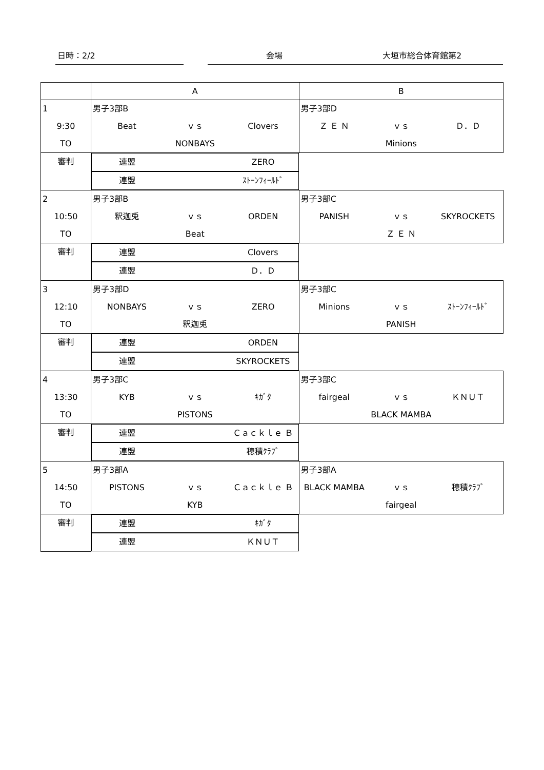日時：2/2 会場 大垣市総合体育館第2
| | A | B |
| --- | --- | --- |
| 1 9:30 TO | 男子3部B Beat ｖｓ Clovers NONBAYS | 男子3部D Ｚ Ｅ Ｎ ｖｓ Ｄ．Ｄ Minions |
| 審判 | 連盟 ZERO | 連盟 ｽﾄｰﾝﾌｨｰﾙﾄﾞ |
| 2 10:50 TO | 男子3部B 釈迦兎 ｖｓ ORDEN Beat | 男子3部C PANISH ｖｓ SKYROCKETS Ｚ Ｅ Ｎ |
| 審判 | 連盟 Clovers | 連盟 Ｄ．Ｄ |
| 3 12:10 TO | 男子3部D NONBAYS ｖｓ ZERO 釈迦兎 | 男子3部C Minions ｖｓ ｽﾄｰﾝﾌｨｰﾙﾄﾞ PANISH |
| 審判 | 連盟 ORDEN | 連盟 SKYROCKETS |
| 4 13:30 TO | 男子3部C KYB ｖｓ ｷｶﾞﾀ PISTONS | 男子3部C fairgeal ｖｓ ＫＮＵＴ BLACK MAMBA |
| 審判 | 連盟 Ｃａｃｋｌｅ Ｂ | 連盟 穂積ｸﾗﾌﾞ |
| 5 14:50 TO | 男子3部A PISTONS ｖｓ Ｃａｃｋｌｅ Ｂ KYB | 男子3部A BLACK MAMBA ｖｓ 穂積ｸﾗﾌﾞ fairgeal |
| 審判 | 連盟 ｷｶﾞﾀ | 連盟 ＫＮＵＴ |